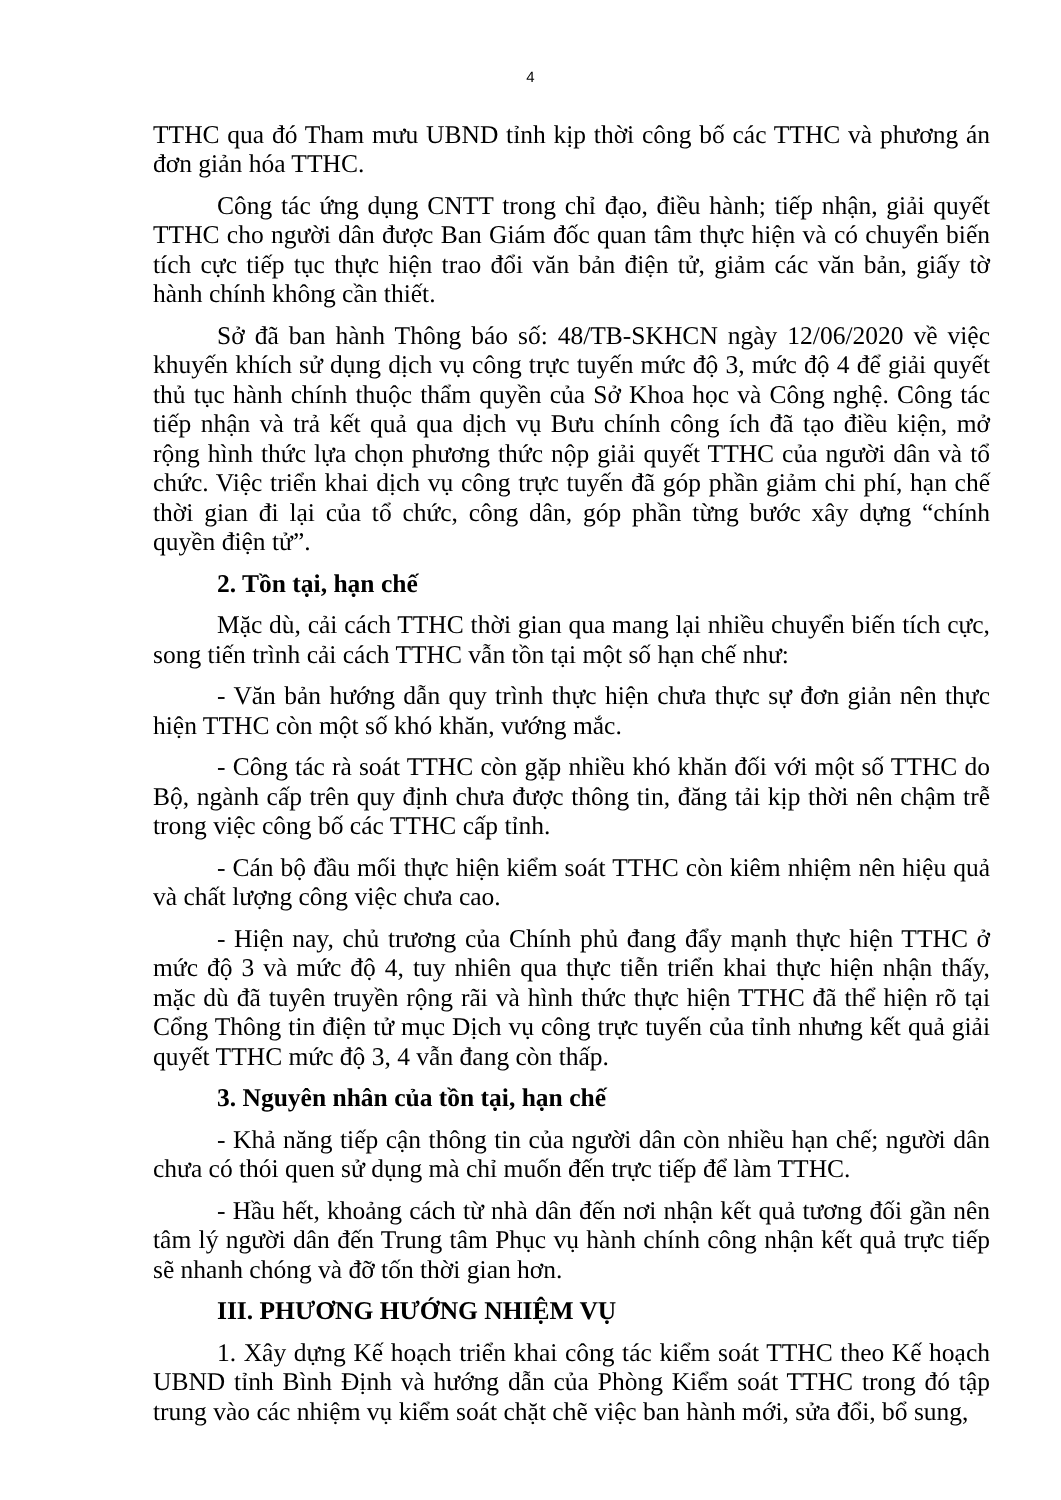4
TTHC qua đó Tham mưu UBND tỉnh kịp thời công bố các TTHC và phương án đơn giản hóa TTHC.
Công tác ứng dụng CNTT trong chỉ đạo, điều hành; tiếp nhận, giải quyết TTHC cho người dân được Ban Giám đốc quan tâm thực hiện và có chuyển biến tích cực tiếp tục thực hiện trao đổi văn bản điện tử, giảm các văn bản, giấy tờ hành chính không cần thiết.
Sở đã ban hành Thông báo số: 48/TB-SKHCN ngày 12/06/2020 về việc khuyến khích sử dụng dịch vụ công trực tuyến mức độ 3, mức độ 4 để giải quyết thủ tục hành chính thuộc thẩm quyền của Sở Khoa học và Công nghệ. Công tác tiếp nhận và trả kết quả qua dịch vụ Bưu chính công ích đã tạo điều kiện, mở rộng hình thức lựa chọn phương thức nộp giải quyết TTHC của người dân và tổ chức. Việc triển khai dịch vụ công trực tuyến đã góp phần giảm chi phí, hạn chế thời gian đi lại của tổ chức, công dân, góp phần từng bước xây dựng “chính quyền điện tử”.
2. Tồn tại, hạn chế
Mặc dù, cải cách TTHC thời gian qua mang lại nhiều chuyển biến tích cực, song tiến trình cải cách TTHC vẫn tồn tại một số hạn chế như:
- Văn bản hướng dẫn quy trình thực hiện chưa thực sự đơn giản nên thực hiện TTHC còn một số khó khăn, vướng mắc.
- Công tác rà soát TTHC còn gặp nhiều khó khăn đối với một số TTHC do Bộ, ngành cấp trên quy định chưa được thông tin, đăng tải kịp thời nên chậm trễ trong việc công bố các TTHC cấp tỉnh.
- Cán bộ đầu mối thực hiện kiểm soát TTHC còn kiêm nhiệm nên hiệu quả và chất lượng công việc chưa cao.
- Hiện nay, chủ trương của Chính phủ đang đẩy mạnh thực hiện TTHC ở mức độ 3 và mức độ 4, tuy nhiên qua thực tiễn triển khai thực hiện nhận thấy, mặc dù đã tuyên truyền rộng rãi và hình thức thực hiện TTHC đã thể hiện rõ tại Cổng Thông tin điện tử mục Dịch vụ công trực tuyến của tỉnh nhưng kết quả giải quyết TTHC mức độ 3, 4 vẫn đang còn thấp.
3. Nguyên nhân của tồn tại, hạn chế
- Khả năng tiếp cận thông tin của người dân còn nhiều hạn chế; người dân chưa có thói quen sử dụng mà chỉ muốn đến trực tiếp để làm TTHC.
- Hầu hết, khoảng cách từ nhà dân đến nơi nhận kết quả tương đối gần nên tâm lý người dân đến Trung tâm Phục vụ hành chính công nhận kết quả trực tiếp sẽ nhanh chóng và đỡ tốn thời gian hơn.
III. PHƯƠNG HƯỚNG NHIỆM VỤ
1. Xây dựng Kế hoạch triển khai công tác kiểm soát TTHC theo Kế hoạch UBND tỉnh Bình Định và hướng dẫn của Phòng Kiểm soát TTHC trong đó tập trung vào các nhiệm vụ kiểm soát chặt chẽ việc ban hành mới, sửa đổi, bổ sung,